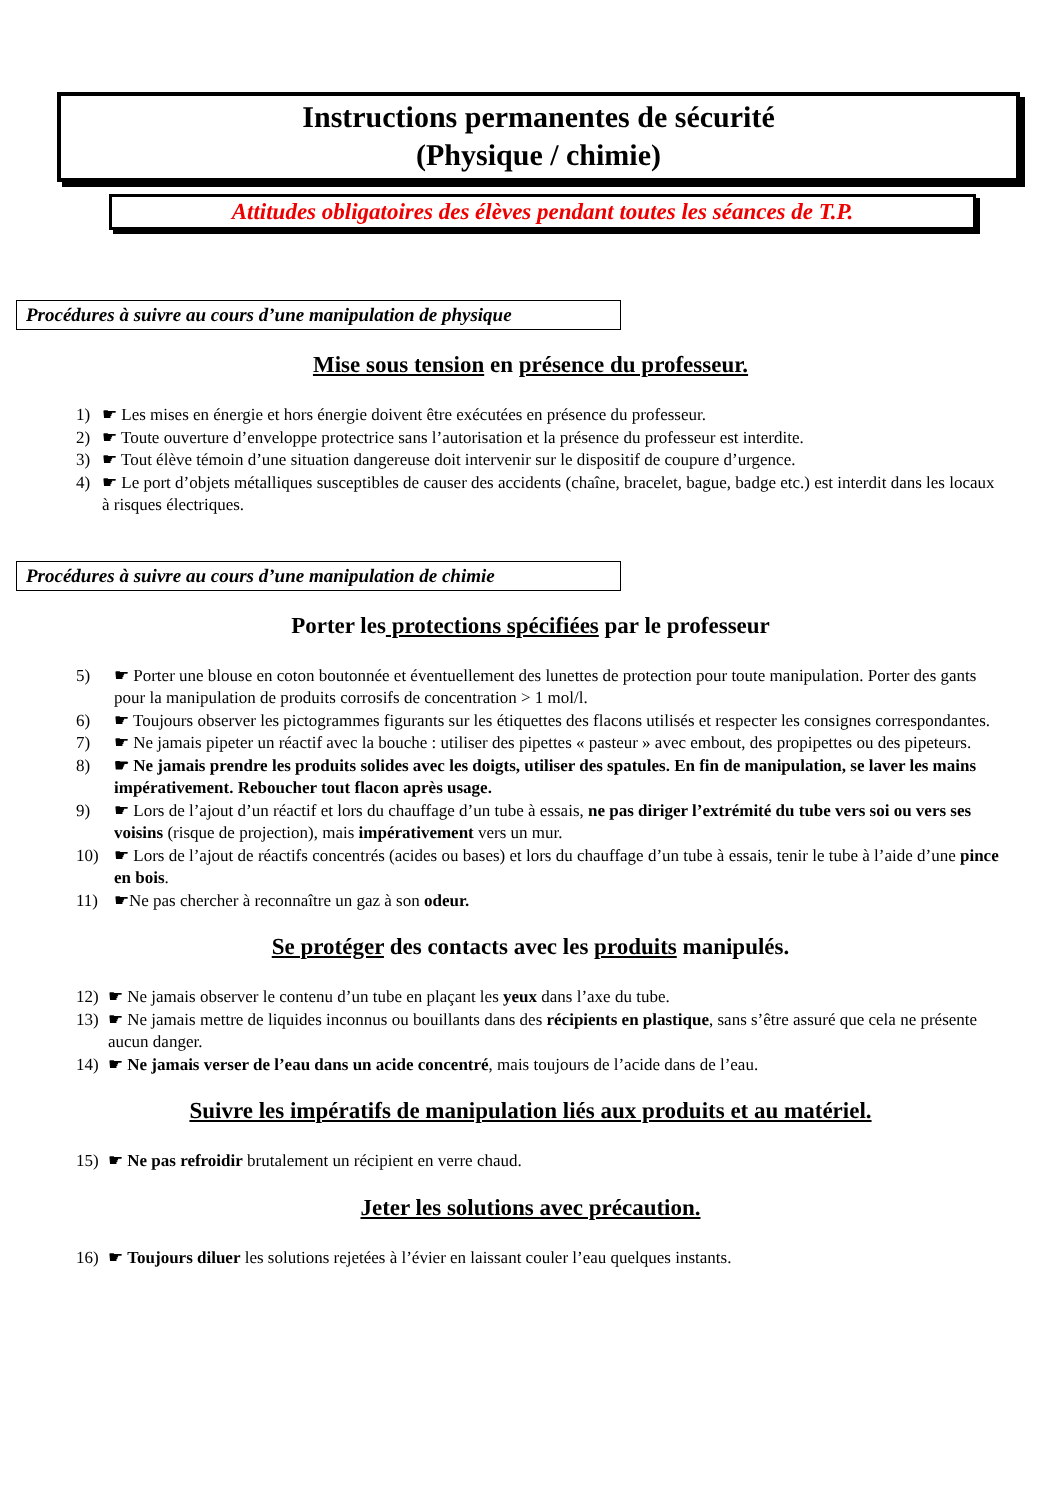Instructions permanentes de sécurité
(Physique / chimie)
Attitudes obligatoires des élèves pendant toutes les séances de T.P.
Procédures à suivre au cours d’une manipulation de physique
Mise sous tension en présence du professeur.
1) ☛ Les mises en énergie et hors énergie doivent être exécutées en présence du professeur.
2) ☛ Toute ouverture d’enveloppe protectrice sans l’autorisation et la présence du professeur est interdite.
3) ☛ Tout élève témoin d’une situation dangereuse doit intervenir sur le dispositif de coupure d’urgence.
4) ☛ Le port d’objets métalliques susceptibles de causer des accidents (chaîne, bracelet, bague, badge etc.) est interdit dans les locaux à risques électriques.
Procédures à suivre au cours d’une manipulation de chimie
Porter les protections spécifiées par le professeur
5) ☛ Porter une blouse en coton boutonnée et éventuellement des lunettes de protection pour toute manipulation. Porter des gants pour la manipulation de produits corrosifs de concentration > 1 mol/l.
6) ☛ Toujours observer les pictogrammes figurants sur les étiquettes des flacons utilisés et respecter les consignes correspondantes.
7) ☛ Ne jamais pipeter un réactif avec la bouche : utiliser des pipettes « pasteur » avec embout, des propipettes ou des pipeteurs.
8) ☛ Ne jamais prendre les produits solides avec les doigts, utiliser des spatules. En fin de manipulation, se laver les mains impérativement. Reboucher tout flacon après usage.
9) ☛ Lors de l’ajout d’un réactif et lors du chauffage d’un tube à essais, ne pas diriger l’extrémité du tube vers soi ou vers ses voisins (risque de projection), mais impérativement vers un mur.
10) ☛ Lors de l’ajout de réactifs concentrés (acides ou bases) et lors du chauffage d’un tube à essais, tenir le tube à l’aide d’une pince en bois.
11) ☛Ne pas chercher à reconnaître un gaz à son odeur.
Se protéger des contacts avec les produits manipulés.
12) ☛ Ne jamais observer le contenu d’un tube en plaçant les yeux dans l’axe du tube.
13) ☛ Ne jamais mettre de liquides inconnus ou bouillants dans des récipients en plastique, sans s’être assuré que cela ne présente aucun danger.
14) ☛ Ne jamais verser de l’eau dans un acide concentré, mais toujours de l’acide dans de l’eau.
Suivre les impératifs de manipulation liés aux produits et au matériel.
15) ☛ Ne pas refroidir brutalement un récipient en verre chaud.
Jeter les solutions avec précaution.
16) ☛ Toujours diluer les solutions rejetées à l’évier en laissant couler l’eau quelques instants.